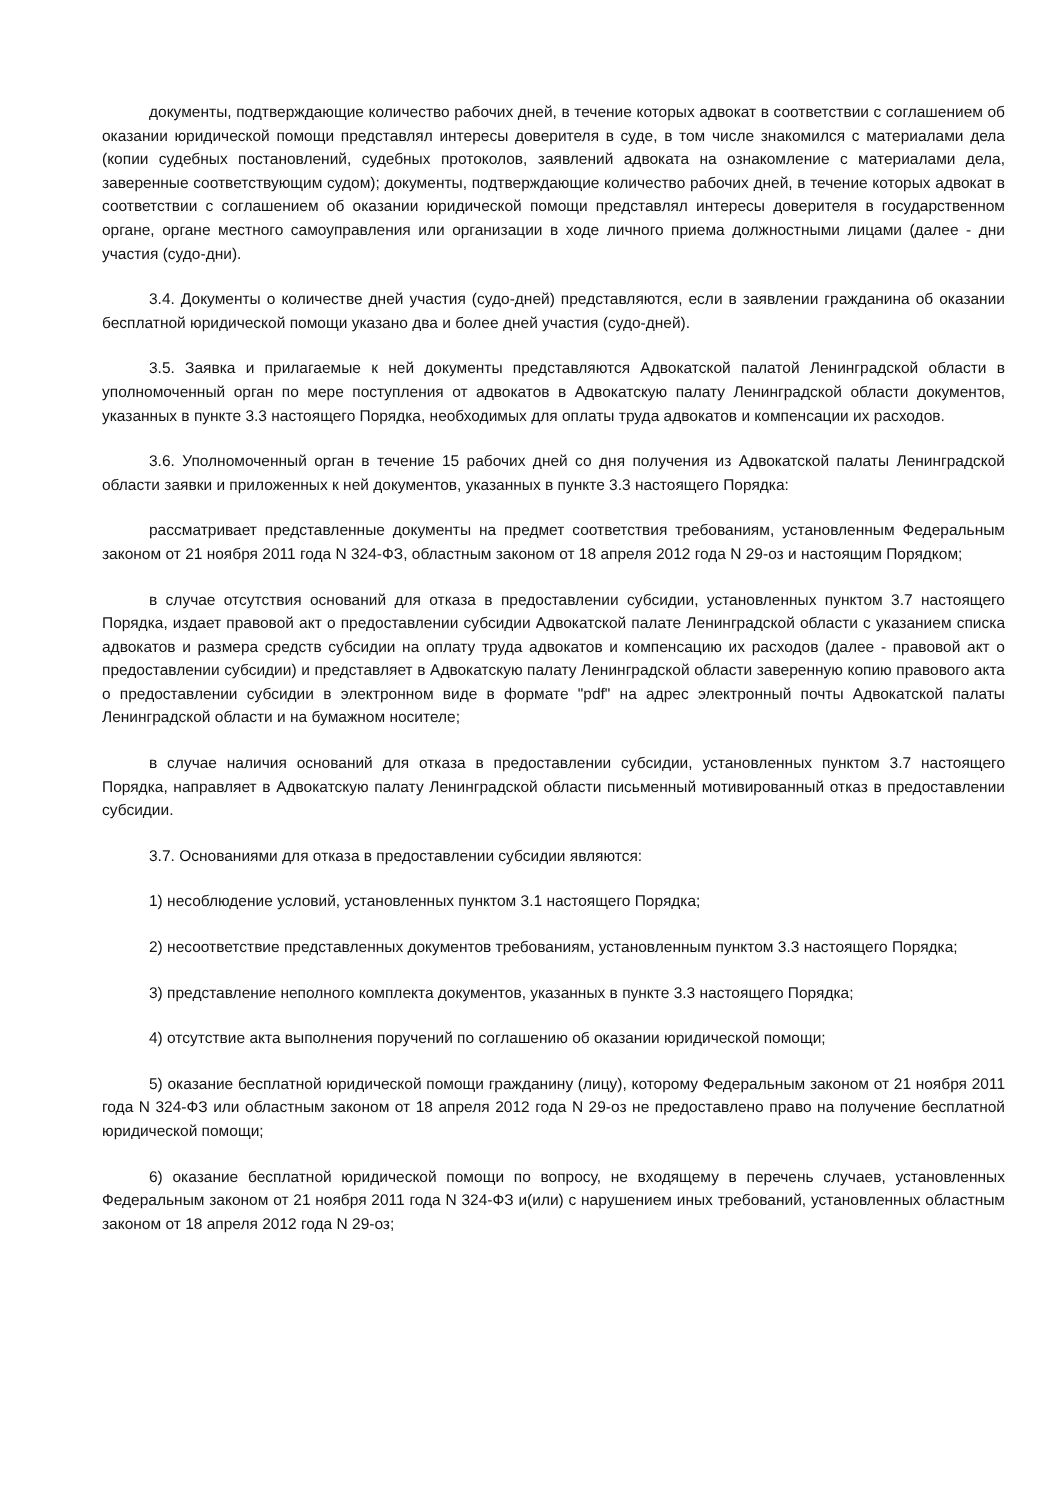документы, подтверждающие количество рабочих дней, в течение которых адвокат в соответствии с соглашением об оказании юридической помощи представлял интересы доверителя в суде, в том числе знакомился с материалами дела (копии судебных постановлений, судебных протоколов, заявлений адвоката на ознакомление с материалами дела, заверенные соответствующим судом); документы, подтверждающие количество рабочих дней, в течение которых адвокат в соответствии с соглашением об оказании юридической помощи представлял интересы доверителя в государственном органе, органе местного самоуправления или организации в ходе личного приема должностными лицами (далее - дни участия (судо-дни).
3.4. Документы о количестве дней участия (судо-дней) представляются, если в заявлении гражданина об оказании бесплатной юридической помощи указано два и более дней участия (судо-дней).
3.5. Заявка и прилагаемые к ней документы представляются Адвокатской палатой Ленинградской области в уполномоченный орган по мере поступления от адвокатов в Адвокатскую палату Ленинградской области документов, указанных в пункте 3.3 настоящего Порядка, необходимых для оплаты труда адвокатов и компенсации их расходов.
3.6. Уполномоченный орган в течение 15 рабочих дней со дня получения из Адвокатской палаты Ленинградской области заявки и приложенных к ней документов, указанных в пункте 3.3 настоящего Порядка:
рассматривает представленные документы на предмет соответствия требованиям, установленным Федеральным законом от 21 ноября 2011 года N 324-ФЗ, областным законом от 18 апреля 2012 года N 29-оз и настоящим Порядком;
в случае отсутствия оснований для отказа в предоставлении субсидии, установленных пунктом 3.7 настоящего Порядка, издает правовой акт о предоставлении субсидии Адвокатской палате Ленинградской области с указанием списка адвокатов и размера средств субсидии на оплату труда адвокатов и компенсацию их расходов (далее - правовой акт о предоставлении субсидии) и представляет в Адвокатскую палату Ленинградской области заверенную копию правового акта о предоставлении субсидии в электронном виде в формате "pdf" на адрес электронный почты Адвокатской палаты Ленинградской области и на бумажном носителе;
в случае наличия оснований для отказа в предоставлении субсидии, установленных пунктом 3.7 настоящего Порядка, направляет в Адвокатскую палату Ленинградской области письменный мотивированный отказ в предоставлении субсидии.
3.7. Основаниями для отказа в предоставлении субсидии являются:
1) несоблюдение условий, установленных пунктом 3.1 настоящего Порядка;
2) несоответствие представленных документов требованиям, установленным пунктом 3.3 настоящего Порядка;
3) представление неполного комплекта документов, указанных в пункте 3.3 настоящего Порядка;
4) отсутствие акта выполнения поручений по соглашению об оказании юридической помощи;
5) оказание бесплатной юридической помощи гражданину (лицу), которому Федеральным законом от 21 ноября 2011 года N 324-ФЗ или областным законом от 18 апреля 2012 года N 29-оз не предоставлено право на получение бесплатной юридической помощи;
6) оказание бесплатной юридической помощи по вопросу, не входящему в перечень случаев, установленных Федеральным законом от 21 ноября 2011 года N 324-ФЗ и(или) с нарушением иных требований, установленных областным законом от 18 апреля 2012 года N 29-оз;